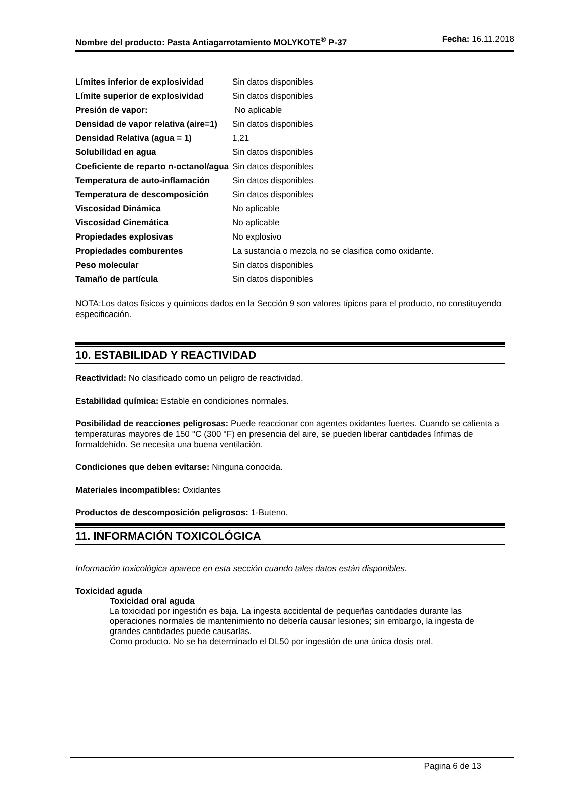Nombre del producto: Pasta Antiagarrotamiento MOLYKOTE<sup>®</sup> P-37
Fecha: 16.11.2018
| Límites inferior de explosividad | Sin datos disponibles |
| Límite superior de explosividad | Sin datos disponibles |
| Presión de vapor: | No aplicable |
| Densidad de vapor relativa (aire=1) | Sin datos disponibles |
| Densidad Relativa (agua = 1) | 1,21 |
| Solubilidad en agua | Sin datos disponibles |
| Coeficiente de reparto n-octanol/agua | Sin datos disponibles |
| Temperatura de auto-inflamación | Sin datos disponibles |
| Temperatura de descomposición | Sin datos disponibles |
| Viscosidad Dinámica | No aplicable |
| Viscosidad Cinemática | No aplicable |
| Propiedades explosivas | No explosivo |
| Propiedades comburentes | La sustancia o mezcla no se clasifica como oxidante. |
| Peso molecular | Sin datos disponibles |
| Tamaño de partícula | Sin datos disponibles |
NOTA:Los datos físicos y químicos dados en la Sección 9 son valores típicos para el producto, no constituyendo especificación.
10. ESTABILIDAD Y REACTIVIDAD
Reactividad: No clasificado como un peligro de reactividad.
Estabilidad química: Estable en condiciones normales.
Posibilidad de reacciones peligrosas: Puede reaccionar con agentes oxidantes fuertes. Cuando se calienta a temperaturas mayores de 150 °C (300 °F) en presencia del aire, se pueden liberar cantidades ínfimas de formaldehído. Se necesita una buena ventilación.
Condiciones que deben evitarse: Ninguna conocida.
Materiales incompatibles: Oxidantes
Productos de descomposición peligrosos: 1-Buteno.
11. INFORMACIÓN TOXICOLÓGICA
Información toxicológica aparece en esta sección cuando tales datos están disponibles.
Toxicidad aguda
Toxicidad oral aguda
La toxicidad por ingestión es baja. La ingesta accidental de pequeñas cantidades durante las operaciones normales de mantenimiento no debería causar lesiones; sin embargo, la ingesta de grandes cantidades puede causarlas.
Como producto. No se ha determinado el DL50 por ingestión de una única dosis oral.
Pagina 6 de 13